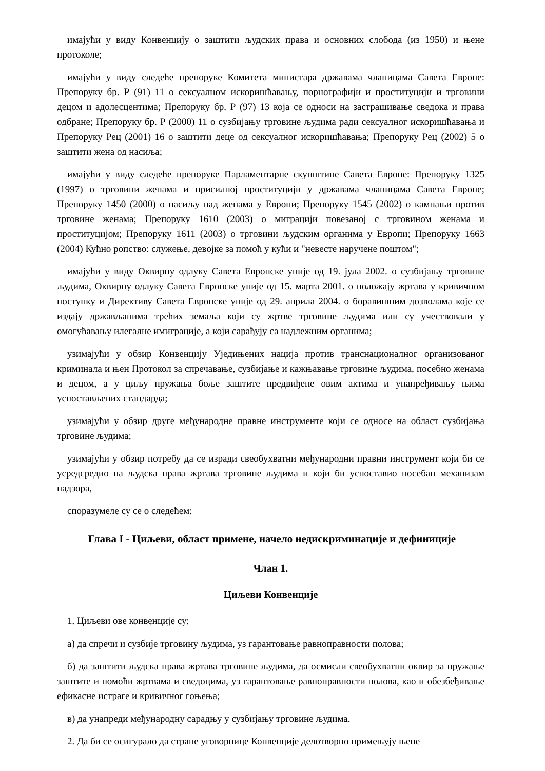имајући у виду Конвенцију о заштити људских права и основних слобода (из 1950) и њене протоколе;
имајући у виду следеће препоруке Комитета министара државама чланицама Савета Европе: Препоруку бр. Р (91) 11 о сексуалном искоришћавању, порнографији и проституцији и трговини децом и адолесцентима; Препоруку бр. Р (97) 13 која се односи на застрашивање сведока и права одбране; Препоруку бр. Р (2000) 11 о сузбијању трговине људима ради сексуалног искоришћавања и Препоруку Рец (2001) 16 о заштити деце од сексуалног искоришћавања; Препоруку Рец (2002) 5 о заштити жена од насиља;
имајући у виду следеће препоруке Парламентарне скупштине Савета Европе: Препоруку 1325 (1997) о трговини женама и присилној проституцији у државама чланицама Савета Европе; Препоруку 1450 (2000) о насиљу над женама у Европи; Препоруку 1545 (2002) о кампањи против трговине женама; Препоруку 1610 (2003) о миграцији повезаној с трговином женама и проституцијом; Препоруку 1611 (2003) о трговини људским органима у Европи; Препоруку 1663 (2004) Кућно ропство: служење, девојке за помоћ у кући и "невесте наручене поштом";
имајући у виду Оквирну одлуку Савета Европске уније од 19. јула 2002. о сузбијању трговине људима, Оквирну одлуку Савета Европске уније од 15. марта 2001. о положају жртава у кривичном поступку и Директиву Савета Европске уније од 29. априла 2004. о боравишним дозволама које се издају држављанима трећих земаља који су жртве трговине људима или су учествовали у омогућавању илегалне имиграције, а који сарађују са надлежним органима;
узимајући у обзир Конвенцију Уједињених нација против транснационалног организованог криминала и њен Протокол за спречавање, сузбијање и кажњавање трговине људима, посебно женама и децом, а у циљу пружања боље заштите предвиђене овим актима и унапређивању њима успостављених стандарда;
узимајући у обзир друге међународне правне инструменте који се односе на област сузбијања трговине људима;
узимајући у обзир потребу да се изради свеобухватни међународни правни инструмент који би се усредсредио на људска права жртава трговине људима и који би успоставио посебан механизам надзора,
споразумеле су се о следећем:
Глава I - Циљеви, област примене, начело недискриминације и дефиниције
Члан 1.
Циљеви Конвенције
1. Циљеви ове конвенције су:
а) да спречи и сузбије трговину људима, уз гарантовање равноправности полова;
б) да заштити људска права жртава трговине људима, да осмисли свеобухватни оквир за пружање заштите и помоћи жртвама и сведоцима, уз гарантовање равноправности полова, као и обезбеђивање ефикасне истраге и кривичног гоњења;
в) да унапреди међународну сарадњу у сузбијању трговине људима.
2. Да би се осигурало да стране уговорнице Конвенције делотворно примењују њене